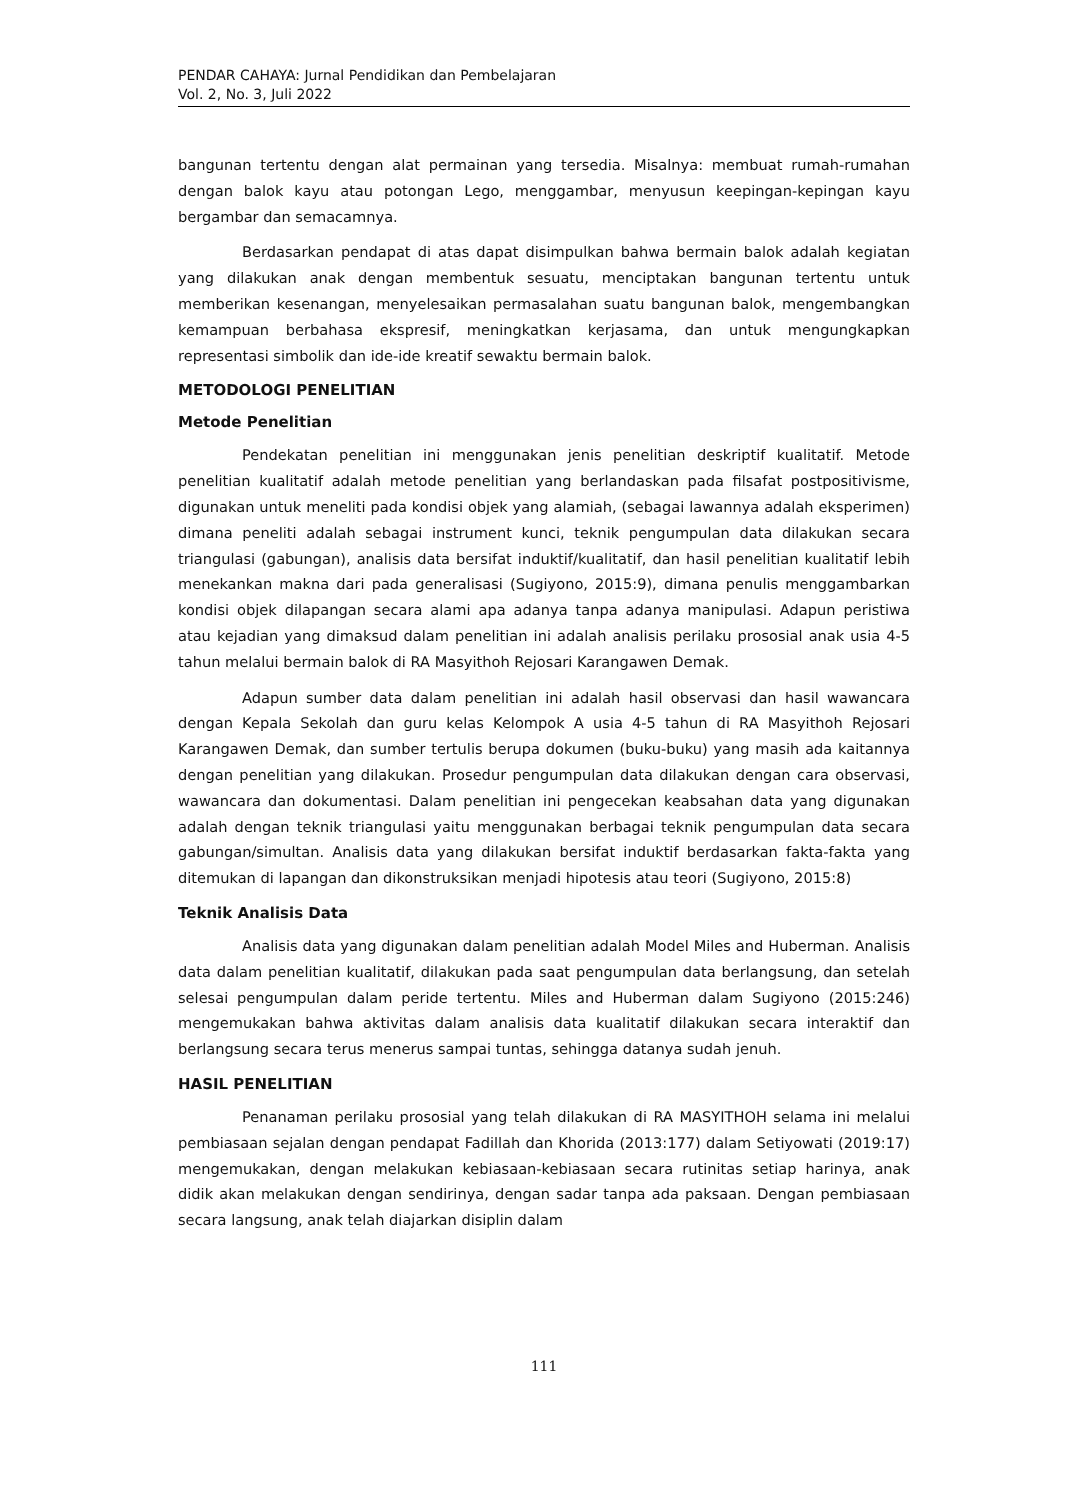PENDAR CAHAYA: Jurnal Pendidikan dan Pembelajaran
Vol. 2, No. 3, Juli 2022
bangunan tertentu dengan alat permainan yang tersedia. Misalnya: membuat rumah-rumahan dengan balok kayu atau potongan Lego, menggambar, menyusun keepingan-kepingan kayu bergambar dan semacamnya.
Berdasarkan pendapat di atas dapat disimpulkan bahwa bermain balok adalah kegiatan yang dilakukan anak dengan membentuk sesuatu, menciptakan bangunan tertentu untuk memberikan kesenangan, menyelesaikan permasalahan suatu bangunan balok, mengembangkan kemampuan berbahasa ekspresif, meningkatkan kerjasama, dan untuk mengungkapkan representasi simbolik dan ide-ide kreatif sewaktu bermain balok.
METODOLOGI PENELITIAN
Metode Penelitian
Pendekatan penelitian ini menggunakan jenis penelitian deskriptif kualitatif. Metode penelitian kualitatif adalah metode penelitian yang berlandaskan pada filsafat postpositivisme, digunakan untuk meneliti pada kondisi objek yang alamiah, (sebagai lawannya adalah eksperimen) dimana peneliti adalah sebagai instrument kunci, teknik pengumpulan data dilakukan secara triangulasi (gabungan), analisis data bersifat induktif/kualitatif, dan hasil penelitian kualitatif lebih menekankan makna dari pada generalisasi (Sugiyono, 2015:9), dimana penulis menggambarkan kondisi objek dilapangan secara alami apa adanya tanpa adanya manipulasi. Adapun peristiwa atau kejadian yang dimaksud dalam penelitian ini adalah analisis perilaku prososial anak usia 4-5 tahun melalui bermain balok di RA Masyithoh Rejosari Karangawen Demak.
Adapun sumber data dalam penelitian ini adalah hasil observasi dan hasil wawancara dengan Kepala Sekolah dan guru kelas Kelompok A usia 4-5 tahun di RA Masyithoh Rejosari Karangawen Demak, dan sumber tertulis berupa dokumen (buku-buku) yang masih ada kaitannya dengan penelitian yang dilakukan. Prosedur pengumpulan data dilakukan dengan cara observasi, wawancara dan dokumentasi. Dalam penelitian ini pengecekan keabsahan data yang digunakan adalah dengan teknik triangulasi yaitu menggunakan berbagai teknik pengumpulan data secara gabungan/simultan. Analisis data yang dilakukan bersifat induktif berdasarkan fakta-fakta yang ditemukan di lapangan dan dikonstruksikan menjadi hipotesis atau teori (Sugiyono, 2015:8)
Teknik Analisis Data
Analisis data yang digunakan dalam penelitian adalah Model Miles and Huberman. Analisis data dalam penelitian kualitatif, dilakukan pada saat pengumpulan data berlangsung, dan setelah selesai pengumpulan dalam peride tertentu. Miles and Huberman dalam Sugiyono (2015:246) mengemukakan bahwa aktivitas dalam analisis data kualitatif dilakukan secara interaktif dan berlangsung secara terus menerus sampai tuntas, sehingga datanya sudah jenuh.
HASIL PENELITIAN
Penanaman perilaku prososial yang telah dilakukan di RA MASYITHOH selama ini melalui pembiasaan sejalan dengan pendapat Fadillah dan Khorida (2013:177) dalam Setiyowati (2019:17) mengemukakan, dengan melakukan kebiasaan-kebiasaan secara rutinitas setiap harinya, anak didik akan melakukan dengan sendirinya, dengan sadar tanpa ada paksaan. Dengan pembiasaan secara langsung, anak telah diajarkan disiplin dalam
111